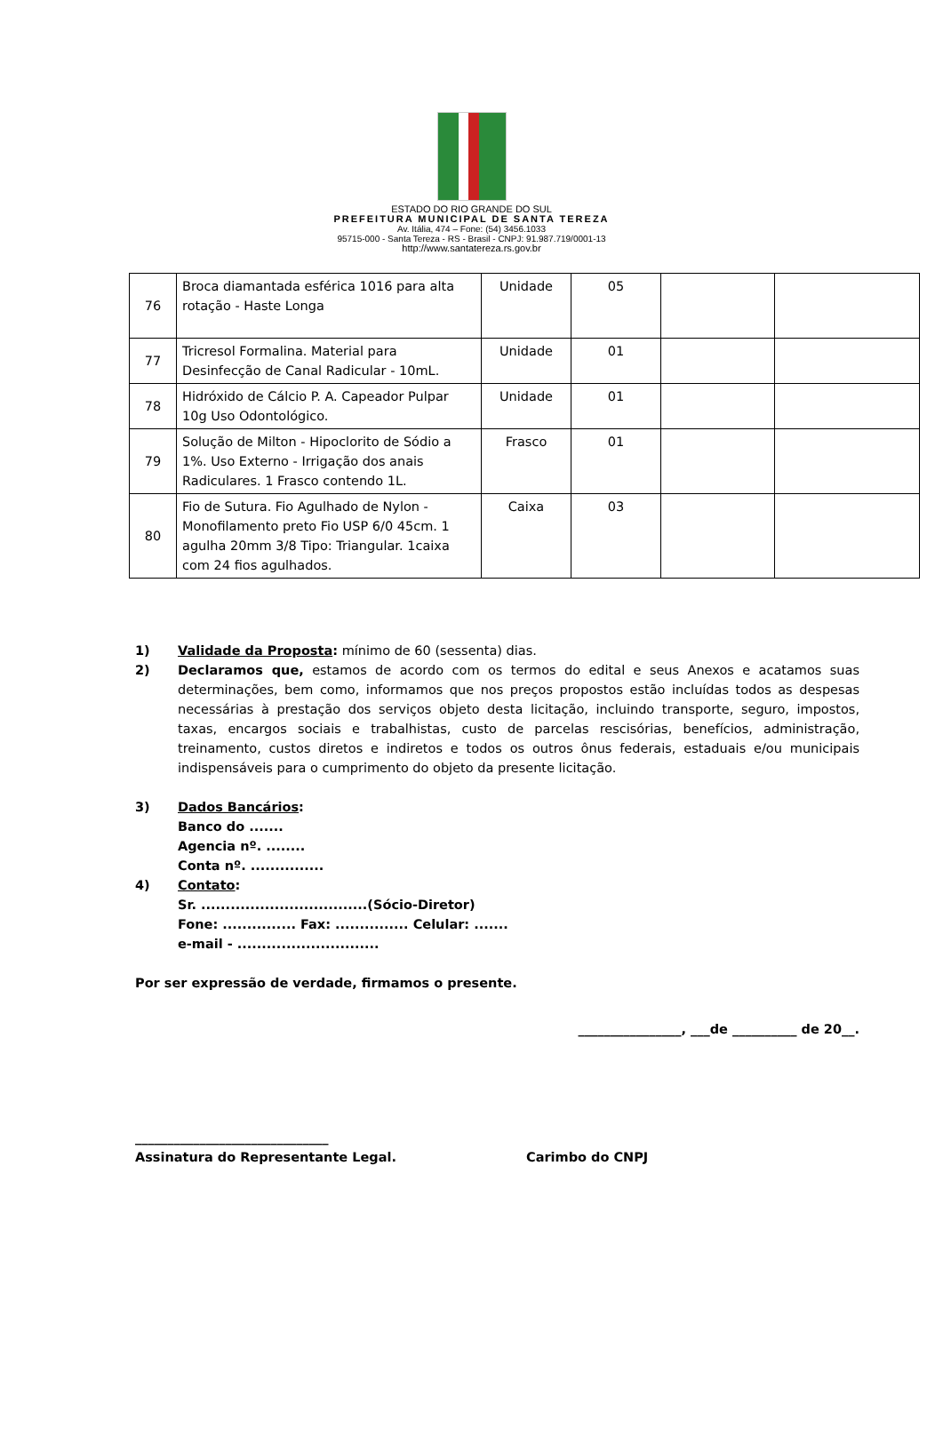ESTADO DO RIO GRANDE DO SUL
PREFEITURA MUNICIPAL DE SANTA TEREZA
Av. Itália, 474 – Fone: (54) 3456.1033
95715-000 - Santa Tereza - RS - Brasil - CNPJ: 91.987.719/0001-13
http://www.santatereza.rs.gov.br
| 76 | Broca diamantada esférica 1016 para alta rotação - Haste Longa | Unidade | 05 | | |
| 77 | Tricresol Formalina. Material para Desinfecção de Canal Radicular - 10mL. | Unidade | 01 | | |
| 78 | Hidróxido de Cálcio P. A. Capeador Pulpar 10g Uso Odontológico. | Unidade | 01 | | |
| 79 | Solução de Milton - Hipoclorito de Sódio a 1%. Uso Externo - Irrigação dos anais Radiculares. 1 Frasco contendo 1L. | Frasco | 01 | | |
| 80 | Fio de Sutura. Fio Agulhado de Nylon - Monofilamento preto Fio USP 6/0 45cm. 1 agulha 20mm 3/8 Tipo: Triangular. 1caixa com 24 fios agulhados. | Caixa | 03 | | |
1) Validade da Proposta: mínimo de 60 (sessenta) dias.
2) Declaramos que, estamos de acordo com os termos do edital e seus Anexos e acatamos suas determinações, bem como, informamos que nos preços propostos estão incluídas todos as despesas necessárias à prestação dos serviços objeto desta licitação, incluindo transporte, seguro, impostos, taxas, encargos sociais e trabalhistas, custo de parcelas rescisórias, benefícios, administração, treinamento, custos diretos e indiretos e todos os outros ônus federais, estaduais e/ou municipais indispensáveis para o cumprimento do objeto da presente licitação.
3) Dados Bancários:
Banco do .......
Agencia nº. ........
Conta nº. ...............
4) Contato:
Sr. ..................................(Sócio-Diretor)
Fone: ............... Fax: ............... Celular: .......
e-mail - .............................
Por ser expressão de verdade, firmamos o presente.
________________, ___de __________ de 20__.
______________________________
Assinatura do Representante Legal.
Carimbo do CNPJ